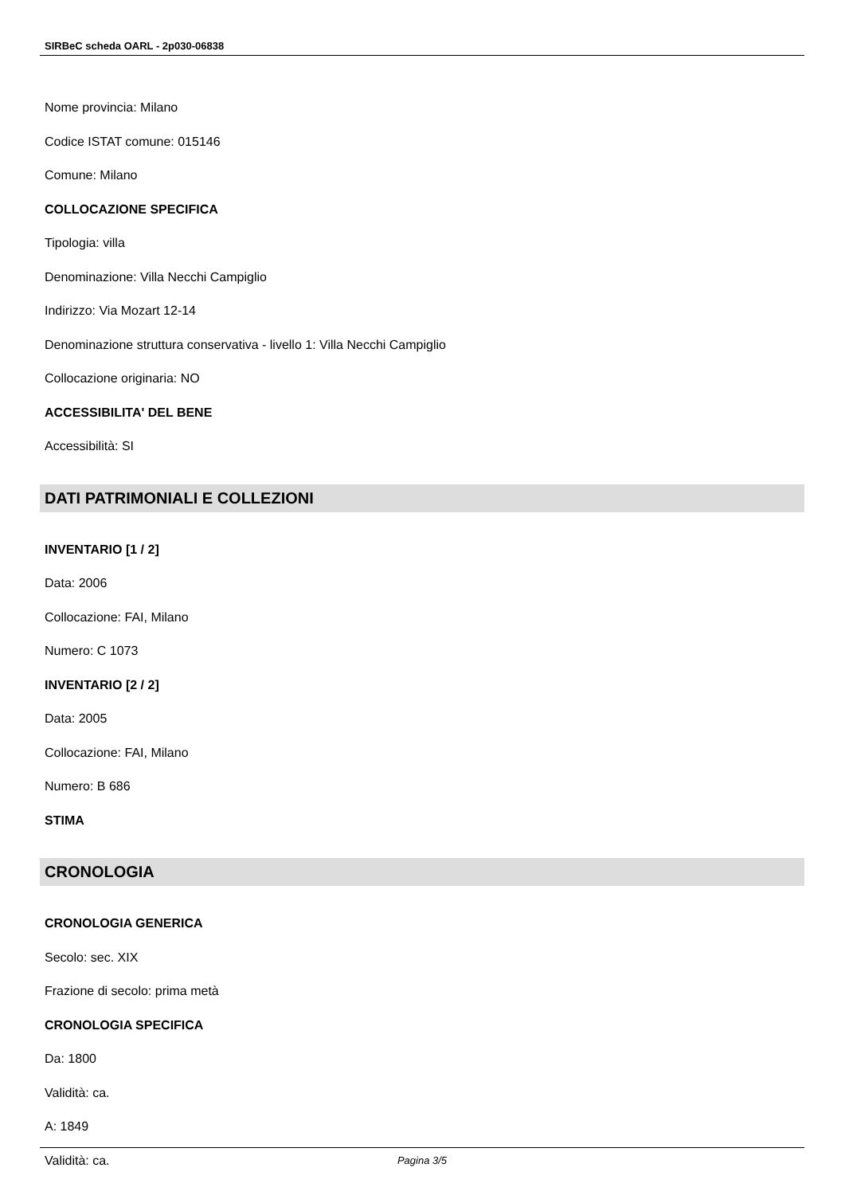SIRBeC scheda OARL - 2p030-06838
Nome provincia: Milano
Codice ISTAT comune: 015146
Comune: Milano
COLLOCAZIONE SPECIFICA
Tipologia: villa
Denominazione: Villa Necchi Campiglio
Indirizzo: Via Mozart 12-14
Denominazione struttura conservativa - livello 1: Villa Necchi Campiglio
Collocazione originaria: NO
ACCESSIBILITA' DEL BENE
Accessibilità: SI
DATI PATRIMONIALI E COLLEZIONI
INVENTARIO [1 / 2]
Data: 2006
Collocazione: FAI, Milano
Numero: C 1073
INVENTARIO [2 / 2]
Data: 2005
Collocazione: FAI, Milano
Numero: B 686
STIMA
CRONOLOGIA
CRONOLOGIA GENERICA
Secolo: sec. XIX
Frazione di secolo: prima metà
CRONOLOGIA SPECIFICA
Da: 1800
Validità: ca.
A: 1849
Validità: ca.
Pagina 3/5